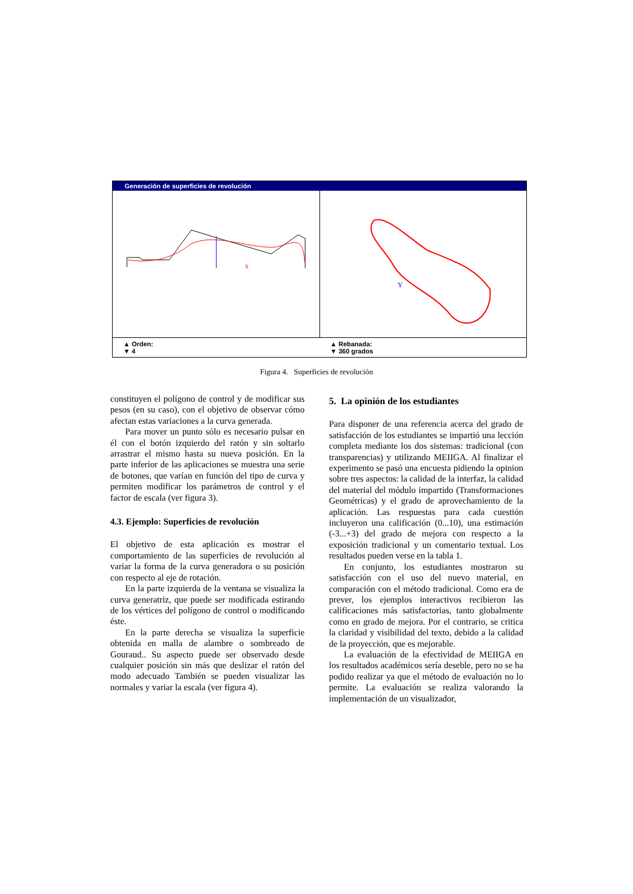Generación de superficies de revolución
x
Y
▲ Orden:
▼ 4
▲ Rebanada:
▼ 360 grados
Figura 4. Superficies de revolución
constituyen el polígono de control y de modificar sus pesos (en su caso), con el objetivo de observar cómo afectan estas variaciones a la curva generada.
Para mover un punto sólo es necesario pulsar en él con el botón izquierdo del ratón y sin soltarlo arrastrar el mismo hasta su nueva posición. En la parte inferior de las aplicaciones se muestra una serie de botones, que varían en función del tipo de curva y permiten modificar los parámetros de control y el factor de escala (ver figura 3).
4.3. Ejemplo: Superficies de revolución
El objetivo de esta aplicación es mostrar el comportamiento de las superficies de revolución al variar la forma de la curva generadora o su posición con respecto al eje de rotación.
En la parte izquierda de la ventana se visualiza la curva generatriz, que puede ser modificada estirando de los vértices del polígono de control o modificando éste.
En la parte derecha se visualiza la superficie obtenida en malla de alambre o sombreado de Gouraud.. Su aspecto puede ser observado desde cualquier posición sin más que deslizar el ratón del modo adecuado También se pueden visualizar las normales y variar la escala (ver figura 4).
5. La opinión de los estudiantes
Para disponer de una referencia acerca del grado de satisfacción de los estudiantes se impartió una lección completa mediante los dos sistemas: tradicional (con transparencias) y utilizando MEIIGA. Al finalizar el experimento se pasó una encuesta pidiendo la opinion sobre tres aspectos: la calidad de la interfaz, la calidad del material del módulo impartido (Transformaciones Geométricas) y el grado de aprovechamiento de la aplicación. Las respuestas para cada cuestión incluyeron una calificación (0...10), una estimación (-3...+3) del grado de mejora con respecto a la exposición tradicional y un comentario textual. Los resultados pueden verse en la tabla 1.
En conjunto, los estudiantes mostraron su satisfacción con el uso del nuevo material, en comparación con el método tradicional. Como era de prever, los ejemplos interactivos recibieron las calificaciones más satisfactorias, tanto globalmente como en grado de mejora. Por el contrario, se critica la claridad y visibilidad del texto, debido a la calidad de la proyección, que es mejorable.
La evaluación de la efectividad de MEIIGA en los resultados académicos sería deseble, pero no se ha podido realizar ya que el método de evaluación no lo permite. La evaluación se realiza valorando la implementación de un visualizador,